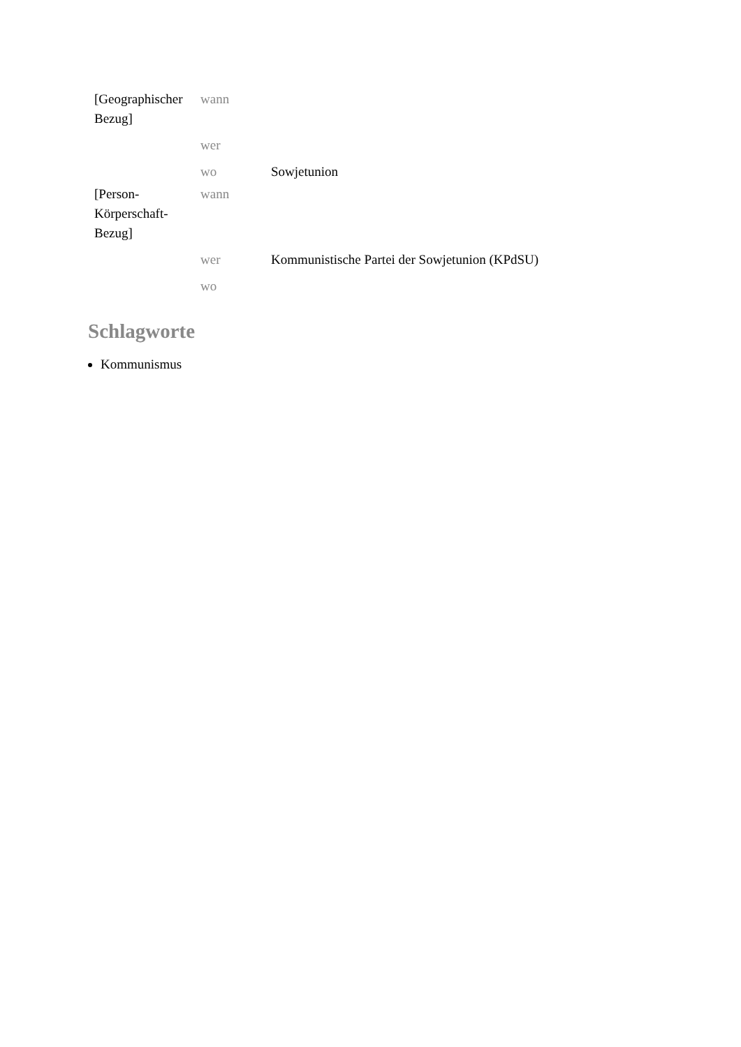| [Geographischer Bezug] | wann | |
| | wer | |
| | wo | Sowjetunion |
| [Person-Körperschaft-Bezug] | wann | |
| | wer | Kommunistische Partei der Sowjetunion (KPdSU) |
| | wo | |
Schlagworte
Kommunismus